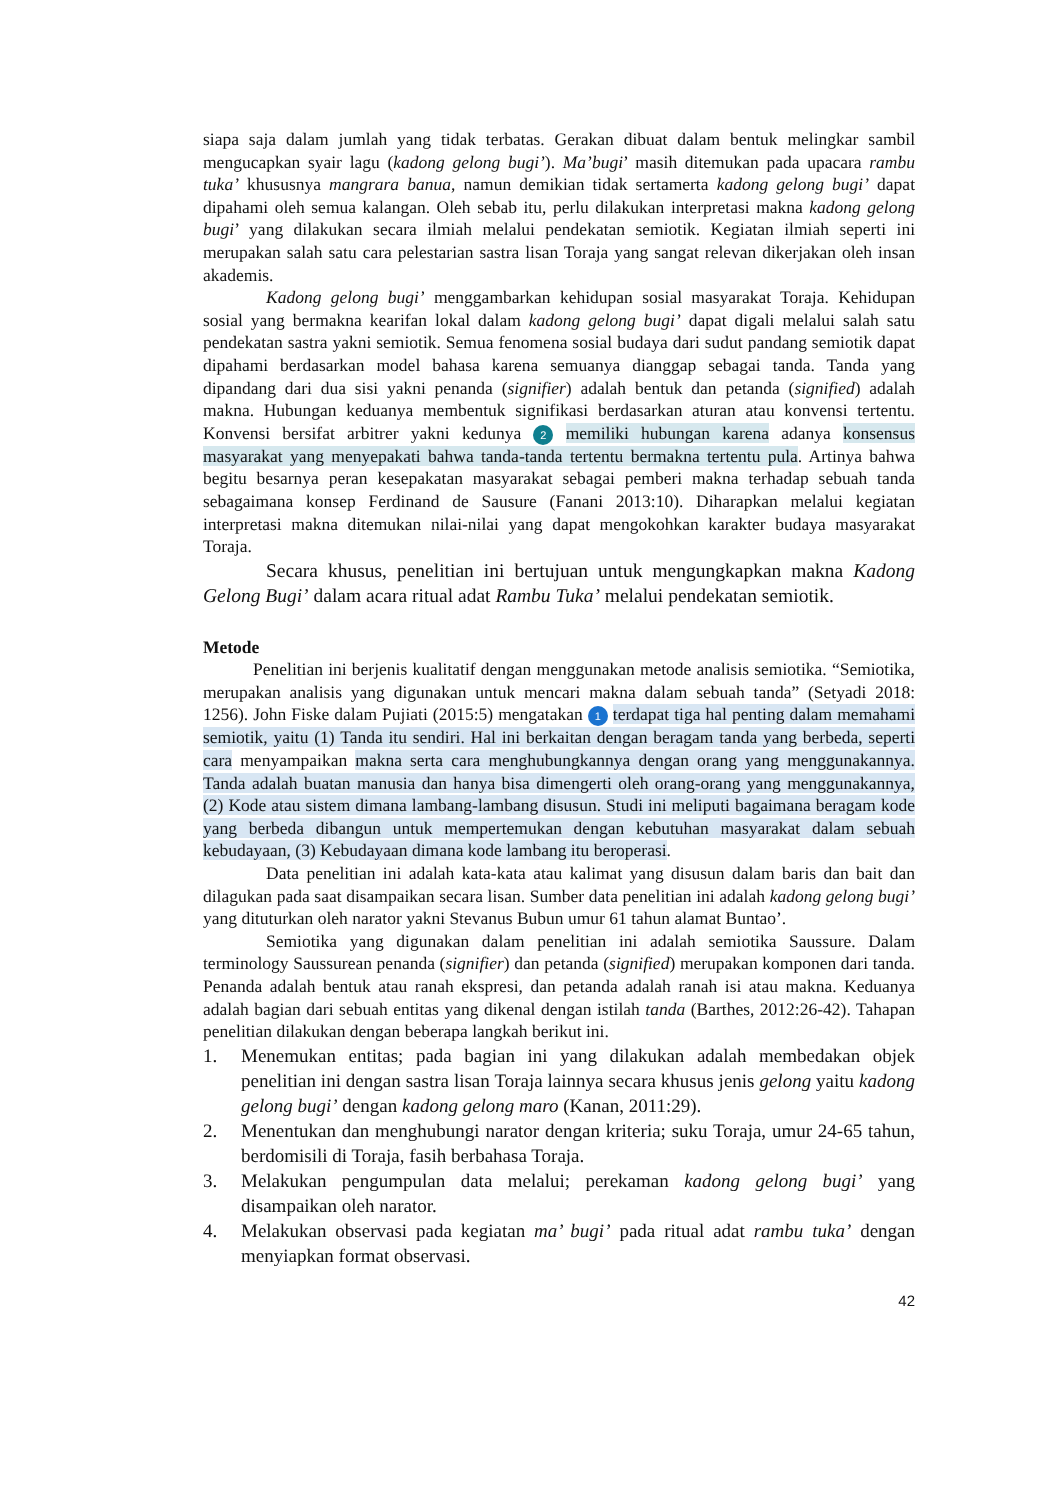siapa saja dalam jumlah yang tidak terbatas. Gerakan dibuat dalam bentuk melingkar sambil mengucapkan syair lagu (kadong gelong bugi’). Ma’bugi’ masih ditemukan pada upacara rambu tuka’ khususnya mangrara banua, namun demikian tidak sertamerta kadong gelong bugi’ dapat dipahami oleh semua kalangan. Oleh sebab itu, perlu dilakukan interpretasi makna kadong gelong bugi’ yang dilakukan secara ilmiah melalui pendekatan semiotik. Kegiatan ilmiah seperti ini merupakan salah satu cara pelestarian sastra lisan Toraja yang sangat relevan dikerjakan oleh insan akademis.
Kadong gelong bugi’ menggambarkan kehidupan sosial masyarakat Toraja. Kehidupan sosial yang bermakna kearifan lokal dalam kadong gelong bugi’ dapat digali melalui salah satu pendekatan sastra yakni semiotik. Semua fenomena sosial budaya dari sudut pandang semiotik dapat dipahami berdasarkan model bahasa karena semuanya dianggap sebagai tanda. Tanda yang dipandang dari dua sisi yakni penanda (signifier) adalah bentuk dan petanda (signified) adalah makna. Hubungan keduanya membentuk signifikasi berdasarkan aturan atau konvensi tertentu. Konvensi bersifat arbitrer yakni kedunya 2 memiliki hubungan karena adanya konsensus masyarakat yang menyepakati bahwa tanda-tanda tertentu bermakna tertentu pula. Artinya bahwa begitu besarnya peran kesepakatan masyarakat sebagai pemberi makna terhadap sebuah tanda sebagaimana konsep Ferdinand de Sausure (Fanani 2013:10). Diharapkan melalui kegiatan interpretasi makna ditemukan nilai-nilai yang dapat mengokohkan karakter budaya masyarakat Toraja.
Secara khusus, penelitian ini bertujuan untuk mengungkapkan makna Kadong Gelong Bugi’ dalam acara ritual adat Rambu Tuka’ melalui pendekatan semiotik.
Metode
Penelitian ini berjenis kualitatif dengan menggunakan metode analisis semiotika. “Semiotika, merupakan analisis yang digunakan untuk mencari makna dalam sebuah tanda” (Setyadi 2018: 1256). John Fiske dalam Pujiati (2015:5) mengatakan 1 terdapat tiga hal penting dalam memahami semiotik, yaitu (1) Tanda itu sendiri. Hal ini berkaitan dengan beragam tanda yang berbeda, seperti cara menyampaikan makna serta cara menghubungkannya dengan orang yang menggunakannya. Tanda adalah buatan manusia dan hanya bisa dimengerti oleh orang-orang yang menggunakannya, (2) Kode atau sistem dimana lambang-lambang disusun. Studi ini meliputi bagaimana beragam kode yang berbeda dibangun untuk mempertemukan dengan kebutuhan masyarakat dalam sebuah kebudayaan, (3) Kebudayaan dimana kode lambang itu beroperasi.
Data penelitian ini adalah kata-kata atau kalimat yang disusun dalam baris dan bait dan dilagukan pada saat disampaikan secara lisan. Sumber data penelitian ini adalah kadong gelong bugi’ yang dituturkan oleh narator yakni Stevanus Bubun umur 61 tahun alamat Buntao’.
Semiotika yang digunakan dalam penelitian ini adalah semiotika Saussure. Dalam terminology Saussurean penanda (signifier) dan petanda (signified) merupakan komponen dari tanda. Penanda adalah bentuk atau ranah ekspresi, dan petanda adalah ranah isi atau makna. Keduanya adalah bagian dari sebuah entitas yang dikenal dengan istilah tanda (Barthes, 2012:26-42). Tahapan penelitian dilakukan dengan beberapa langkah berikut ini.
1. Menemukan entitas; pada bagian ini yang dilakukan adalah membedakan objek penelitian ini dengan sastra lisan Toraja lainnya secara khusus jenis gelong yaitu kadong gelong bugi’ dengan kadong gelong maro (Kanan, 2011:29).
2. Menentukan dan menghubungi narator dengan kriteria; suku Toraja, umur 24-65 tahun, berdomisili di Toraja, fasih berbahasa Toraja.
3. Melakukan pengumpulan data melalui; perekaman kadong gelong bugi’ yang disampaikan oleh narator.
4. Melakukan observasi pada kegiatan ma’ bugi’ pada ritual adat rambu tuka’ dengan menyiapkan format observasi.
42